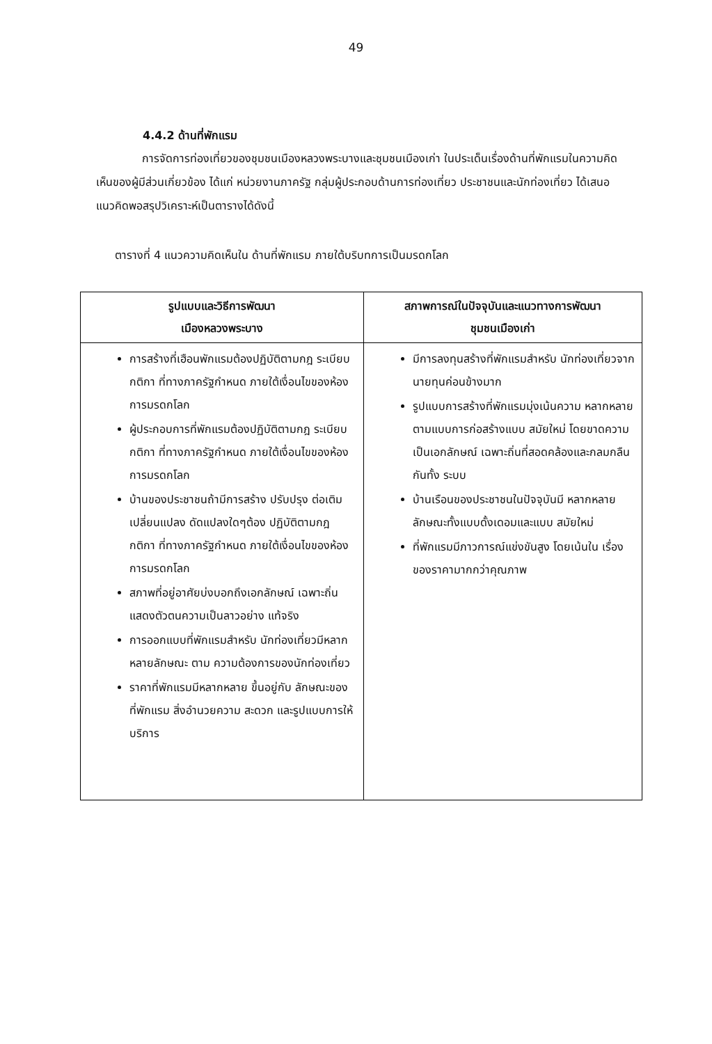49
4.4.2 ด้านที่พักแรม
การจัดการท่องเที่ยวของชุมชนเมืองหลวงพระบางและชุมชนเมืองเก่า ในประเด็นเรื่องด้านที่พักแรมในความคิดเห็นของผู้มีส่วนเกี่ยวข้อง ได้แก่ หน่วยงานภาครัฐ กลุ่มผู้ประกอบด้านการท่องเที่ยว ประชาชนและนักท่องเที่ยว ได้เสนอแนวคิดพอสรุปวิเคราะห์เป็นตารางได้ดังนี้
ตารางที่ 4 แนวความคิดเห็นใน ด้านที่พักแรม ภายใต้บริบทการเป็นมรดกโลก
| รูปแบบและวิธีการพัฒนา เมืองหลวงพระบาง | สภาพการณ์ในปัจจุบันและแนวทางการพัฒนา ชุมชนเมืองเก่า |
| --- | --- |
| การสร้างที่เฮือนพักแรมต้องปฏิบัติตามกฎ ระเบียบ กติกา ที่ทางภาครัฐกำหนด ภายใต้เงื่อนไขของห้องการมรดกโลก ผู้ประกอบการที่พักแรมต้องปฏิบัติตามกฎ ระเบียบ กติกา ที่ทางภาครัฐกำหนด ภายใต้เงื่อนไขของห้องการมรดกโลก บ้านของประชาชนถ้ามีการสร้าง ปรับปรุง ต่อเติม เปลี่ยนแปลง ดัดแปลงใดๆต้อง ปฏิบัติตามกฎ กติกา ที่ทางภาครัฐกำหนด ภายใต้เงื่อนไขของห้องการมรดกโลก สภาพที่อยู่อาศัยบ่งบอกถึงเอกลักษณ์ เฉพาะถิ่น แสดงตัวตนความเป็นลาวอย่าง แท้จริง การออกแบบที่พักแรมสำหรับ นักท่องเที่ยวมีหลากหลายลักษณะ ตาม ความต้องการของนักท่องเที่ยว ราคาที่พักแรมมีหลากหลาย ขึ้นอยู่กับ ลักษณะของที่พักแรม สิ่งอำนวยความ สะดวก และรูปแบบการให้บริการ | มีการลงทุนสร้างที่พักแรมสำหรับ นักท่องเที่ยวจากนายทุนค่อนข้างมาก รูปแบบการสร้างที่พักแรมมุ่งเน้นความ หลากหลายตามแบบการก่อสร้างแบบ สมัยใหม่ โดยขาดความเป็นเอกลักษณ์ เฉพาะถิ่นที่สอดคล้องและกลมกลืนกันทั้ง ระบบ บ้านเรือนของประชาชนในปัจจุบันมี หลากหลายลักษณะทั้งแบบดั้งเดอมและแบบ สมัยใหม่ ที่พักแรมมีภาวการณ์แข่งขันสูง โดยเน้นใน เรื่องของราคามากกว่าคุณภาพ |